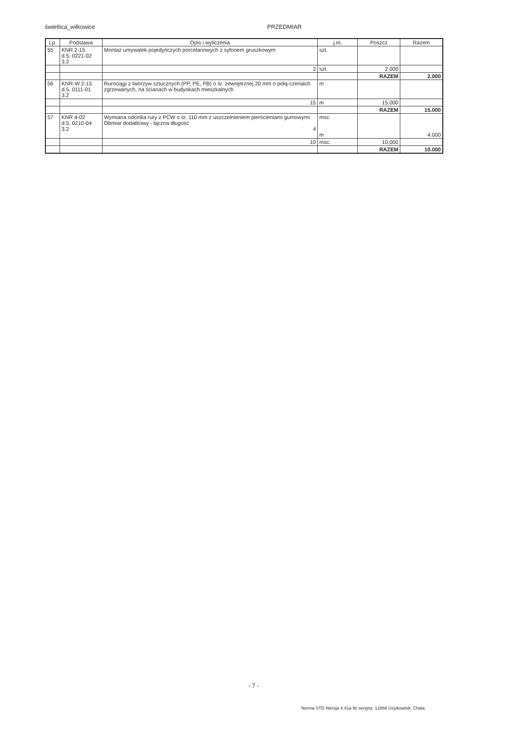świetlica_wilkowice PRZEDMIAR
| Lp. | Podstawa | Opis i wyliczenia | j.m. | Poszcz | Razem |
| --- | --- | --- | --- | --- | --- |
| 55 | KNR 2-15 d.5. 0221-02 3.2 | Montaż umywalek pojedyńczych porcelanowych z syfonem gruszkowym | szt. | | |
| | | 2 | szt. | 2.000 | |
| | | | | RAZEM | 2.000 |
| 56 | KNR-W 2-15 d.5. 0111-01 3.2 | Rurociągi z tworzyw sztucznych (PP, PE, PB) o śr. zewnętrznej 20 mm o połą-czeniach zgrzewanych, na ścianach w budynkach mieszkalnych | m | | |
| | | 15 | m | 15.000 | |
| | | | | RAZEM | 15.000 |
| 57 | KNR 4-02 d.5. 0210-04 3.2 | Wymiana odcinka rury z PCW o śr. 110 mm z uszczelnieniem pierścieniami gumowymi Obmiar dodatkowy - łączna długość 4 | msc. m | | 4.000 |
| | | 10 | msc. | 10.000 | |
| | | | | RAZEM | 10.000 |
- 7 -
Norma STD Wersja 4.41a Nr seryjny: 12888 Użytkownik: Chata